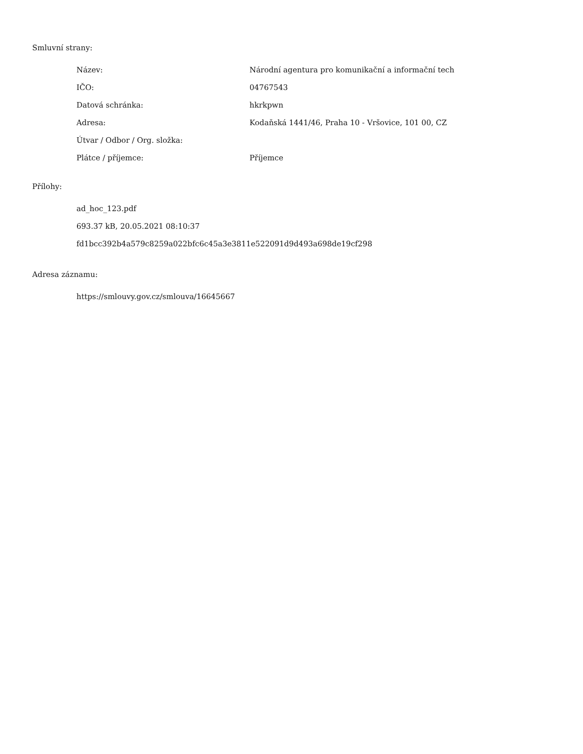Smluvní strany:
| Název: | Národní agentura pro komunikační a informační tech |
| IČO: | 04767543 |
| Datová schránka: | hkrkpwn |
| Adresa: | Kodaňská 1441/46, Praha 10 - Vršovice, 101 00, CZ |
| Útvar / Odbor / Org. složka: | |
| Plátce / příjemce: | Příjemce |
Přílohy:
ad_hoc_123.pdf
693.37 kB, 20.05.2021 08:10:37
fd1bcc392b4a579c8259a022bfc6c45a3e3811e522091d9d493a698de19cf298
Adresa záznamu:
https://smlouvy.gov.cz/smlouva/16645667